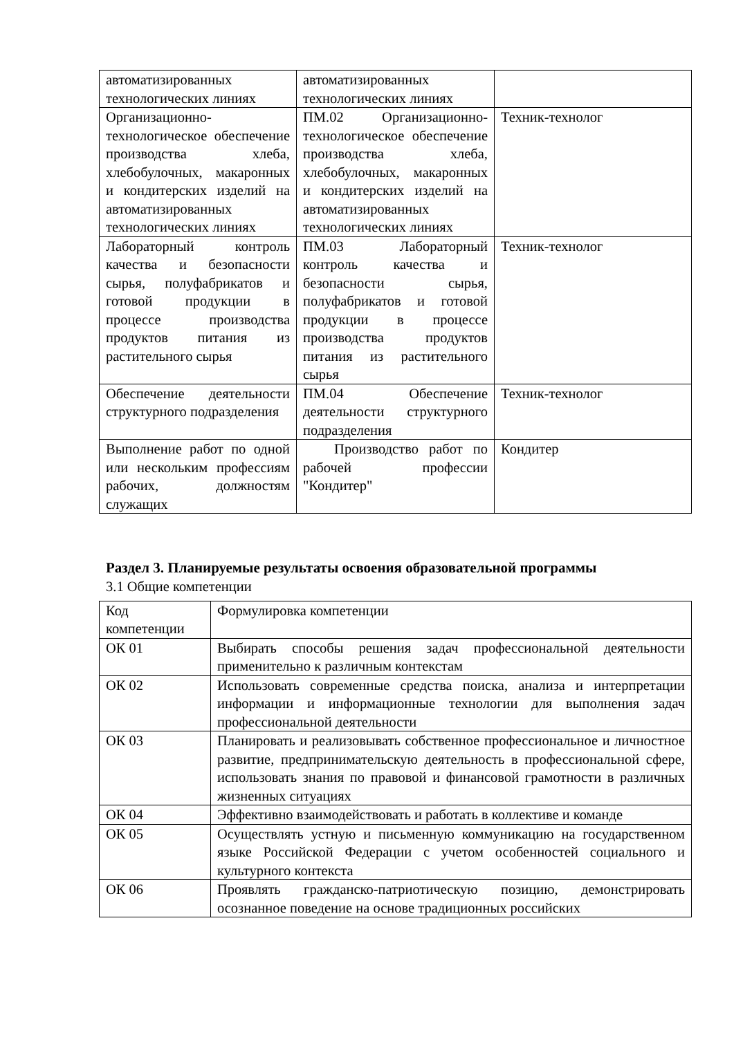| автоматизированных технологических линиях | автоматизированных технологических линиях | |
| Организационно-технологическое обеспечение производства хлеба, хлебобулочных, макаронных и кондитерских изделий на автоматизированных технологических линиях | ПМ.02 Организационно-технологическое обеспечение производства хлеба, хлебобулочных, макаронных и кондитерских изделий на автоматизированных технологических линиях | Техник-технолог |
| Лабораторный контроль качества и безопасности сырья, полуфабрикатов и готовой продукции в процессе производства продуктов питания из растительного сырья | ПМ.03 Лабораторный контроль качества и безопасности сырья, полуфабрикатов и готовой продукции в процессе производства продуктов питания из растительного сырья | Техник-технолог |
| Обеспечение деятельности структурного подразделения | ПМ.04 Обеспечение деятельности структурного подразделения | Техник-технолог |
| Выполнение работ по одной или нескольким профессиям рабочих, должностям служащих | Производство работ по рабочей профессии "Кондитер" | Кондитер |
Раздел 3. Планируемые результаты освоения образовательной программы
3.1 Общие компетенции
| Код компетенции | Формулировка компетенции |
| ОК 01 | Выбирать способы решения задач профессиональной деятельности применительно к различным контекстам |
| ОК 02 | Использовать современные средства поиска, анализа и интерпретации информации и информационные технологии для выполнения задач профессиональной деятельности |
| ОК 03 | Планировать и реализовывать собственное профессиональное и личностное развитие, предпринимательскую деятельность в профессиональной сфере, использовать знания по правовой и финансовой грамотности в различных жизненных ситуациях |
| ОК 04 | Эффективно взаимодействовать и работать в коллективе и команде |
| ОК 05 | Осуществлять устную и письменную коммуникацию на государственном языке Российской Федерации с учетом особенностей социального и культурного контекста |
| ОК 06 | Проявлять гражданско-патриотическую позицию, демонстрировать осознанное поведение на основе традиционных российских |